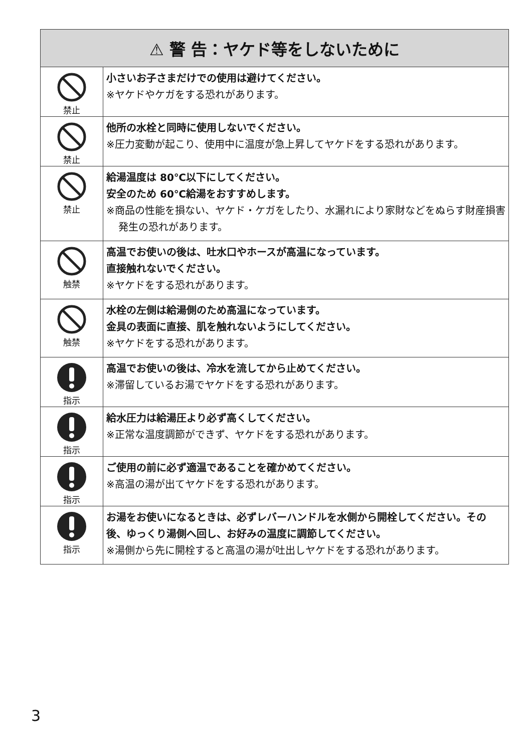| ⚠ 警 告：ヤケド等をしないために | |
| --- | --- |
| 禁止 | 小さいお子さまだけでの使用は避けてください。 ※ヤケドやケガをする恐れがあります。 |
| 禁止 | 他所の水栓と同時に使用しないでください。 ※圧力変動が起こり、使用中に温度が急上昇してヤケドをする恐れがあります。 |
| 禁止 | 給湯温度は 80℃以下にしてください。 安全のため 60℃給湯をおすすめします。 ※商品の性能を損ない、ヤケド・ケガをしたり、水漏れにより家財などをぬらす財産損害発生の恐れがあります。 |
| 触禁 | 高温でお使いの後は、吐水口やホースが高温になっています。 直接触れないでください。 ※ヤケドをする恐れがあります。 |
| 触禁 | 水栓の左側は給湯側のため高温になっています。 金具の表面に直接、肌を触れないようにしてください。 ※ヤケドをする恐れがあります。 |
| 指示 | 高温でお使いの後は、冷水を流してから止めてください。 ※滞留しているお湯でヤケドをする恐れがあります。 |
| 指示 | 給水圧力は給湯圧より必ず高くしてください。 ※正常な温度調節ができず、ヤケドをする恐れがあります。 |
| 指示 | ご使用の前に必ず適温であることを確かめてください。 ※高温の湯が出てヤケドをする恐れがあります。 |
| 指示 | お湯をお使いになるときは、必ずレバーハンドルを水側から開栓してください。その後、ゆっくり湯側へ回し、お好みの温度に調節してください。 ※湯側から先に開栓すると高温の湯が吐出しヤケドをする恐れがあります。 |
3